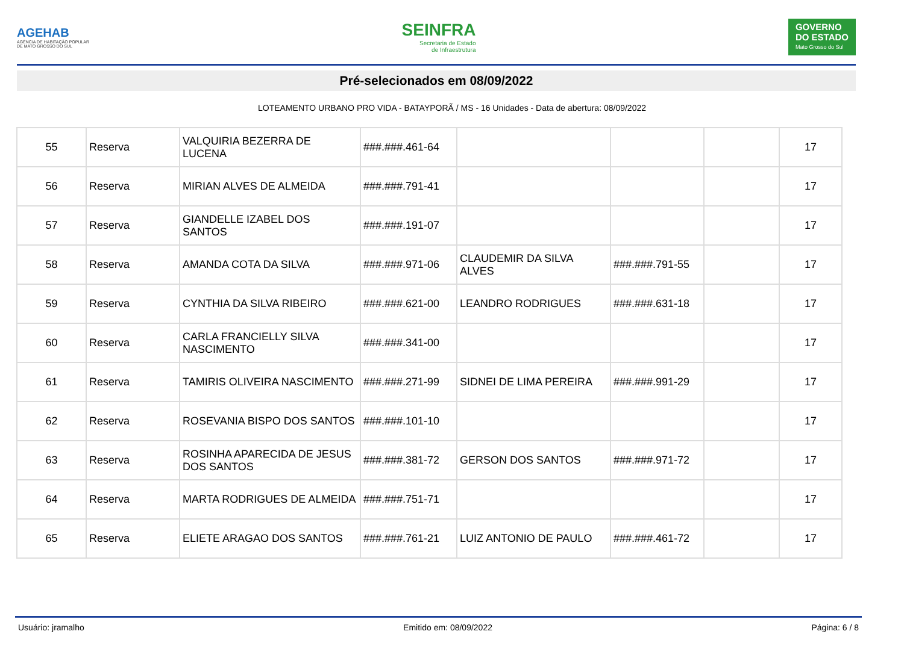AGEHAB
AGÊNCIA DE HABITAÇÃO POPULAR
DE MATO GROSSO DO SUL
SEINFRA
Secretaria de Estado
de Infraestrutura
GOVERNO
DO ESTADO
Mato Grosso do Sul
Pré-selecionados em 08/09/2022
LOTEAMENTO URBANO PRO VIDA - BATAYPORÃ / MS - 16 Unidades - Data de abertura: 08/09/2022
| 55 | Reserva | VALQUIRIA BEZERRA DE LUCENA | ###.###.461-64 | | | | 17 |
| 56 | Reserva | MIRIAN ALVES DE ALMEIDA | ###.###.791-41 | | | | 17 |
| 57 | Reserva | GIANDELLE IZABEL DOS SANTOS | ###.###.191-07 | | | | 17 |
| 58 | Reserva | AMANDA COTA DA SILVA | ###.###.971-06 | CLAUDEMIR DA SILVA ALVES | ###.###.791-55 | | 17 |
| 59 | Reserva | CYNTHIA DA SILVA RIBEIRO | ###.###.621-00 | LEANDRO RODRIGUES | ###.###.631-18 | | 17 |
| 60 | Reserva | CARLA FRANCIELLY SILVA NASCIMENTO | ###.###.341-00 | | | | 17 |
| 61 | Reserva | TAMIRIS OLIVEIRA NASCIMENTO | ###.###.271-99 | SIDNEI DE LIMA PEREIRA | ###.###.991-29 | | 17 |
| 62 | Reserva | ROSEVANIA BISPO DOS SANTOS | ###.###.101-10 | | | | 17 |
| 63 | Reserva | ROSINHA APARECIDA DE JESUS DOS SANTOS | ###.###.381-72 | GERSON DOS SANTOS | ###.###.971-72 | | 17 |
| 64 | Reserva | MARTA RODRIGUES DE ALMEIDA | ###.###.751-71 | | | | 17 |
| 65 | Reserva | ELIETE ARAGAO DOS SANTOS | ###.###.761-21 | LUIZ ANTONIO DE PAULO | ###.###.461-72 | | 17 |
Usuário: jramalho Emitido em: 08/09/2022 Página: 6 / 8